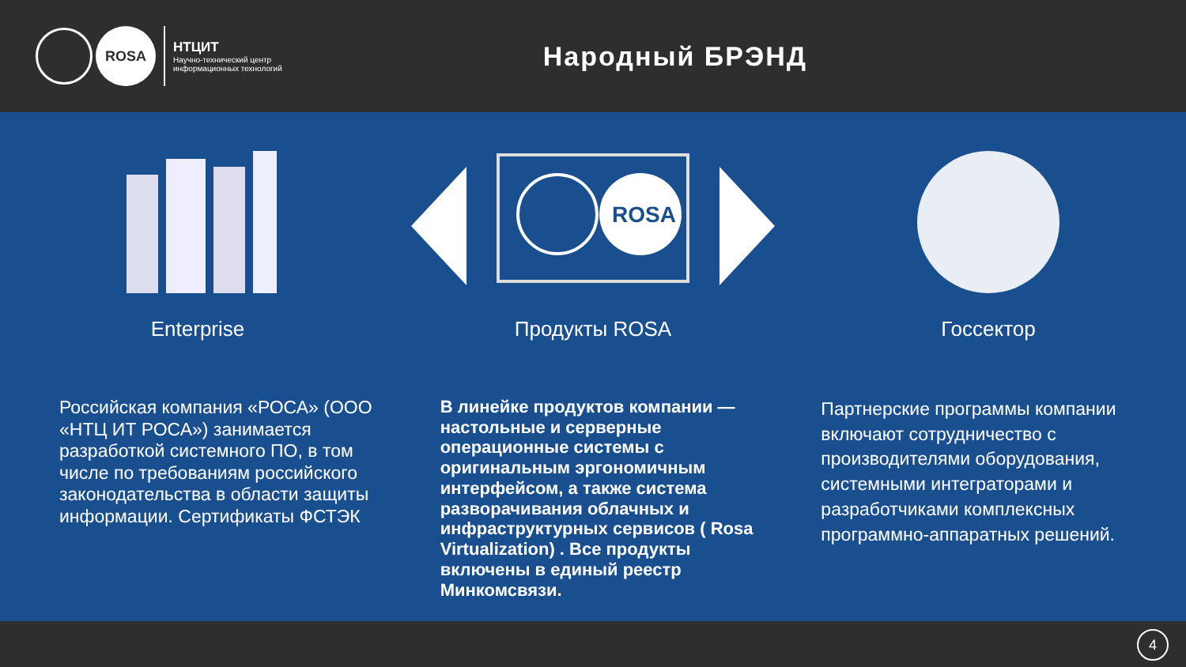ROSA
НТЦИТ
Научно-технический центр
информационных технологий
Народный БРЭНД
Enterprise
ROSA
Продукты ROSA
Госсектор
Российская компания «РОСА» (ООО «НТЦ ИТ РОСА») занимается разработкой системного ПО, в том числе по требованиям российского законодательства в области защиты информации. Сертификаты ФСТЭК
В линейке продуктов компании — настольные и серверные операционные системы с оригинальным эргономичным интерфейсом, а также система разворачивания облачных и инфраструктурных сервисов ( Rosa Virtualization) . Все продукты включены в единый реестр Минкомсвязи.
Партнерские программы компании включают сотрудничество с производителями оборудования, системными интеграторами и разработчиками комплексных программно-аппаратных решений.
4